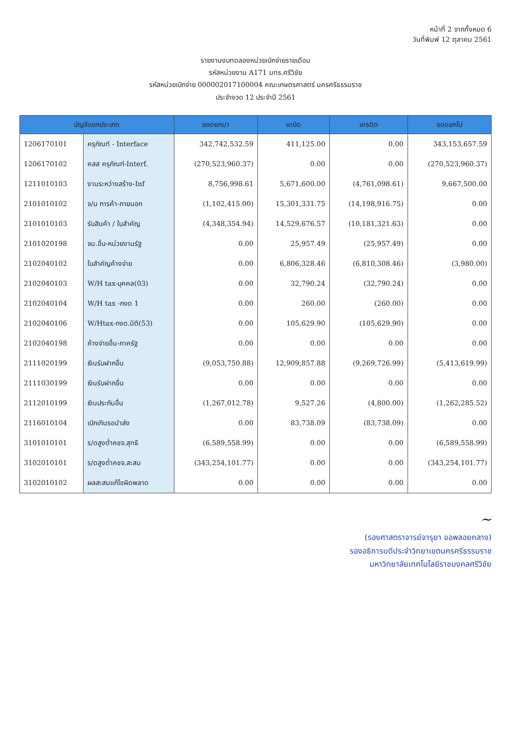หน้าที่ 2 จากทั้งหมด 6
วันที่พิมพ์ 12 ตุลาคม 2561
รายงานงบทดลองหน่วยเบิกจ่ายรายเดือน
รหัสหน่วยงาน A171 มทร.ศรีวิชัย
รหัสหน่วยเบิกจ่าย 000002017100004 คณะเกษตรศาสตร์ นครศรีธรรมราช
ประจำงวด 12 ประจำปี 2561
| บัญชีแยกประเภท | | ยอดยกมา | เดบิต | เครดิต | ยอดยกไป |
| --- | --- | --- | --- | --- | --- |
| 1206170101 | ครุภัณฑ์ - Interface | 342,742,532.59 | 411,125.00 | 0.00 | 343,153,657.59 |
| 1206170102 | คสส ครุภัณฑ์-Interf. | (270,523,960.37) | 0.00 | 0.00 | (270,523,960.37) |
| 1211010103 | งานระหว่างสร้าง-Inf | 8,756,998.61 | 5,671,600.00 | (4,761,098.61) | 9,667,500.00 |
| 2101010102 | จ/น การค้า-ภายนอก | (1,102,415.00) | 15,301,331.75 | (14,198,916.75) | 0.00 |
| 2101010103 | รับสินค้า / ใบสำคัญ | (4,348,354.94) | 14,529,676.57 | (10,181,321.63) | 0.00 |
| 2101020198 | จน.อื่น-หน่วยงานรัฐ | 0.00 | 25,957.49 | (25,957.49) | 0.00 |
| 2102040102 | ใบสำคัญค้างจ่าย | 0.00 | 6,806,328.46 | (6,810,308.46) | (3,980.00) |
| 2102040103 | W/H tax-บุคคล(03) | 0.00 | 32,790.24 | (32,790.24) | 0.00 |
| 2102040104 | W/H tax -กงด 1 | 0.00 | 260.00 | (260.00) | 0.00 |
| 2102040106 | W/Htax-กงด.นิติ(53) | 0.00 | 105,629.90 | (105,629.90) | 0.00 |
| 2102040198 | ค้างจ่ายอื่น-ภาครัฐ | 0.00 | 0.00 | 0.00 | 0.00 |
| 2111020199 | เงินรับฝากอื่น | (9,053,750.88) | 12,909,857.88 | (9,269,726.99) | (5,413,619.99) |
| 2111030199 | เงินรับฝากอื่น | 0.00 | 0.00 | 0.00 | 0.00 |
| 2112010199 | เงินประกันอื่น | (1,267,012.78) | 9,527.26 | (4,800.00) | (1,262,285.52) |
| 2116010104 | เบิกเกินรอนำส่ง | 0.00 | 83,738.09 | (83,738.09) | 0.00 |
| 3101010101 | ร/ดสูงต่ำคชจ.สุทธิ | (6,589,558.99) | 0.00 | 0.00 | (6,589,558.99) |
| 3102010101 | ร/ดสูงต่ำคชจ.สะสม | (343,254,101.77) | 0.00 | 0.00 | (343,254,101.77) |
| 3102010102 | ผลสะสมแก้ไขผิดพลาด | 0.00 | 0.00 | 0.00 | 0.00 |
~
(รองศาสตราจารย์จารุยา ขอพลอยกลาง)
รองอธิการบดีประจำวิทยาเขตนครศรีธรรมราช
มหาวิทยาลัยเทคโนโลยีราชมงคลศรีวิชัย